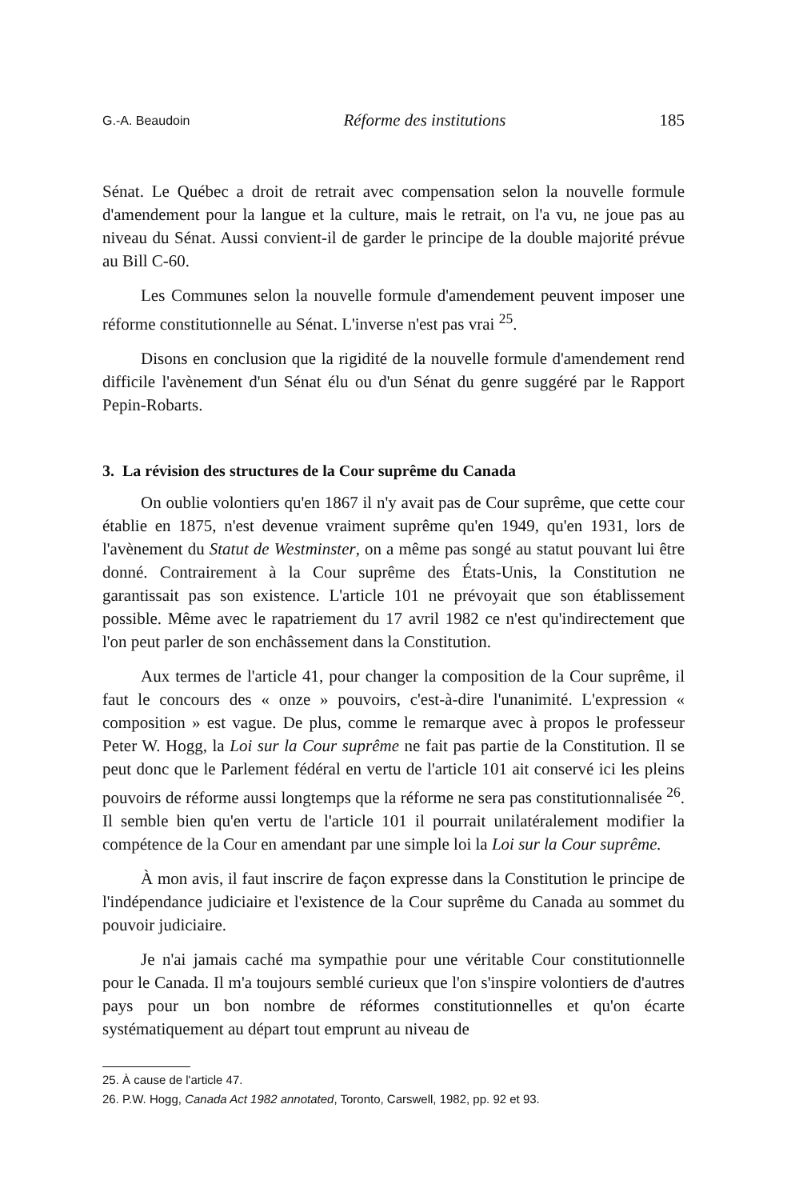G.-A. Beaudoin Réforme des institutions 185
Sénat. Le Québec a droit de retrait avec compensation selon la nouvelle formule d'amendement pour la langue et la culture, mais le retrait, on l'a vu, ne joue pas au niveau du Sénat. Aussi convient-il de garder le principe de la double majorité prévue au Bill C-60.
Les Communes selon la nouvelle formule d'amendement peuvent imposer une réforme constitutionnelle au Sénat. L'inverse n'est pas vrai <sup>25</sup>.
Disons en conclusion que la rigidité de la nouvelle formule d'amendement rend difficile l'avènement d'un Sénat élu ou d'un Sénat du genre suggéré par le Rapport Pepin-Robarts.
3. La révision des structures de la Cour suprême du Canada
On oublie volontiers qu'en 1867 il n'y avait pas de Cour suprême, que cette cour établie en 1875, n'est devenue vraiment suprême qu'en 1949, qu'en 1931, lors de l'avènement du Statut de Westminster, on a même pas songé au statut pouvant lui être donné. Contrairement à la Cour suprême des États-Unis, la Constitution ne garantissait pas son existence. L'article 101 ne prévoyait que son établissement possible. Même avec le rapatriement du 17 avril 1982 ce n'est qu'indirectement que l'on peut parler de son enchâssement dans la Constitution.
Aux termes de l'article 41, pour changer la composition de la Cour suprême, il faut le concours des « onze » pouvoirs, c'est-à-dire l'unanimité. L'expression « composition » est vague. De plus, comme le remarque avec à propos le professeur Peter W. Hogg, la Loi sur la Cour suprême ne fait pas partie de la Constitution. Il se peut donc que le Parlement fédéral en vertu de l'article 101 ait conservé ici les pleins pouvoirs de réforme aussi longtemps que la réforme ne sera pas constitutionnalisée <sup>26</sup>. Il semble bien qu'en vertu de l'article 101 il pourrait unilatéralement modifier la compétence de la Cour en amendant par une simple loi la Loi sur la Cour suprême.
À mon avis, il faut inscrire de façon expresse dans la Constitution le principe de l'indépendance judiciaire et l'existence de la Cour suprême du Canada au sommet du pouvoir judiciaire.
Je n'ai jamais caché ma sympathie pour une véritable Cour constitutionnelle pour le Canada. Il m'a toujours semblé curieux que l'on s'inspire volontiers de d'autres pays pour un bon nombre de réformes constitutionnelles et qu'on écarte systématiquement au départ tout emprunt au niveau de
25. À cause de l'article 47.
26. P.W. Hogg, Canada Act 1982 annotated, Toronto, Carswell, 1982, pp. 92 et 93.